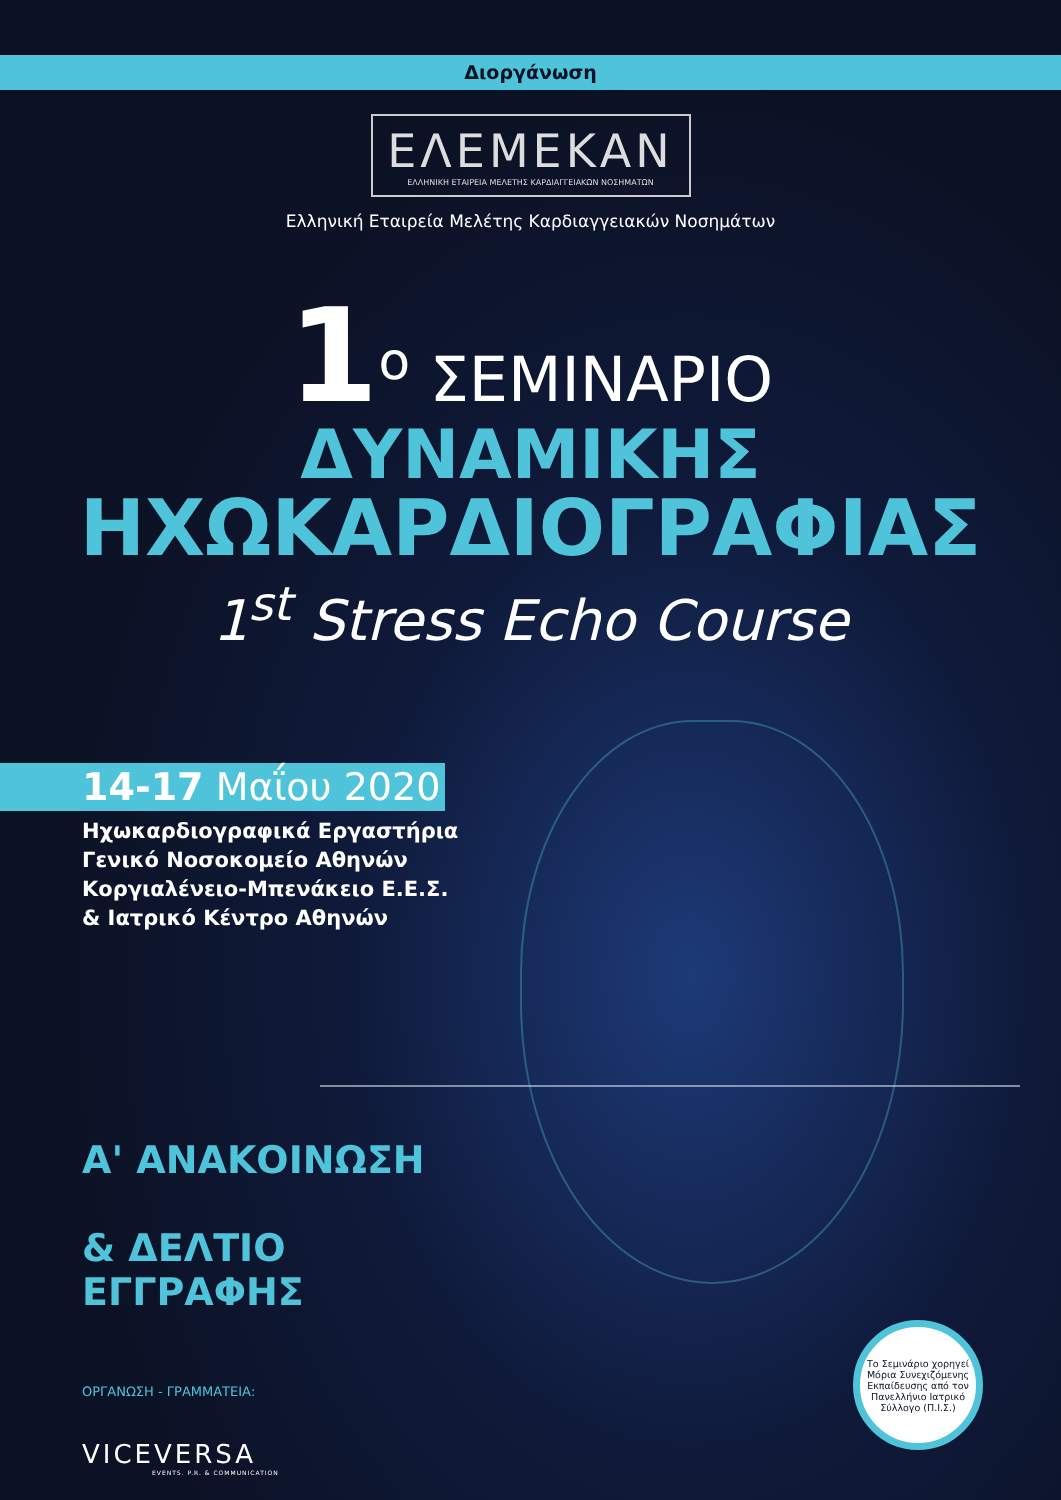Διοργάνωση
ΕΛΕΜΕΚΑΝ
ΕΛΛΗΝΙΚΗ ΕΤΑΙΡΕΙΑ ΜΕΛΕΤΗΣ ΚΑΡΔΙΑΓΓΕΙΑΚΩΝ ΝΟΣΗΜΑΤΩΝ
Ελληνική Εταιρεία Μελέτης Καρδιαγγειακών Νοσημάτων
1<sup>ο</sup> ΣΕΜΙΝΑΡΙΟ
ΔΥΝΑΜΙΚΗΣ
ΗΧΩΚΑΡΔΙΟΓΡΑΦΙΑΣ
1<sup>st</sup> Stress Echo Course
14-17 Μαΐου 2020
Ηχωκαρδιογραφικά Εργαστήρια
Γενικό Νοσοκομείο Αθηνών
Κοργιαλένειο-Μπενάκειο Ε.Ε.Σ.
& Ιατρικό Κέντρο Αθηνών
Α' ΑΝΑΚΟΙΝΩΣΗ
& ΔΕΛΤΙΟ
ΕΓΓΡΑΦΗΣ
ΟΡΓΑΝΩΣΗ - ΓΡΑΜΜΑΤΕΙΑ:
VICEVERSA
EVENTS. P.R. & COMMUNICATION
Το Σεμινάριο χορηγεί Μόρια Συνεχιζόμενης Εκπαίδευσης από τον Πανελλήνιο Ιατρικό Σύλλογο (Π.Ι.Σ.)